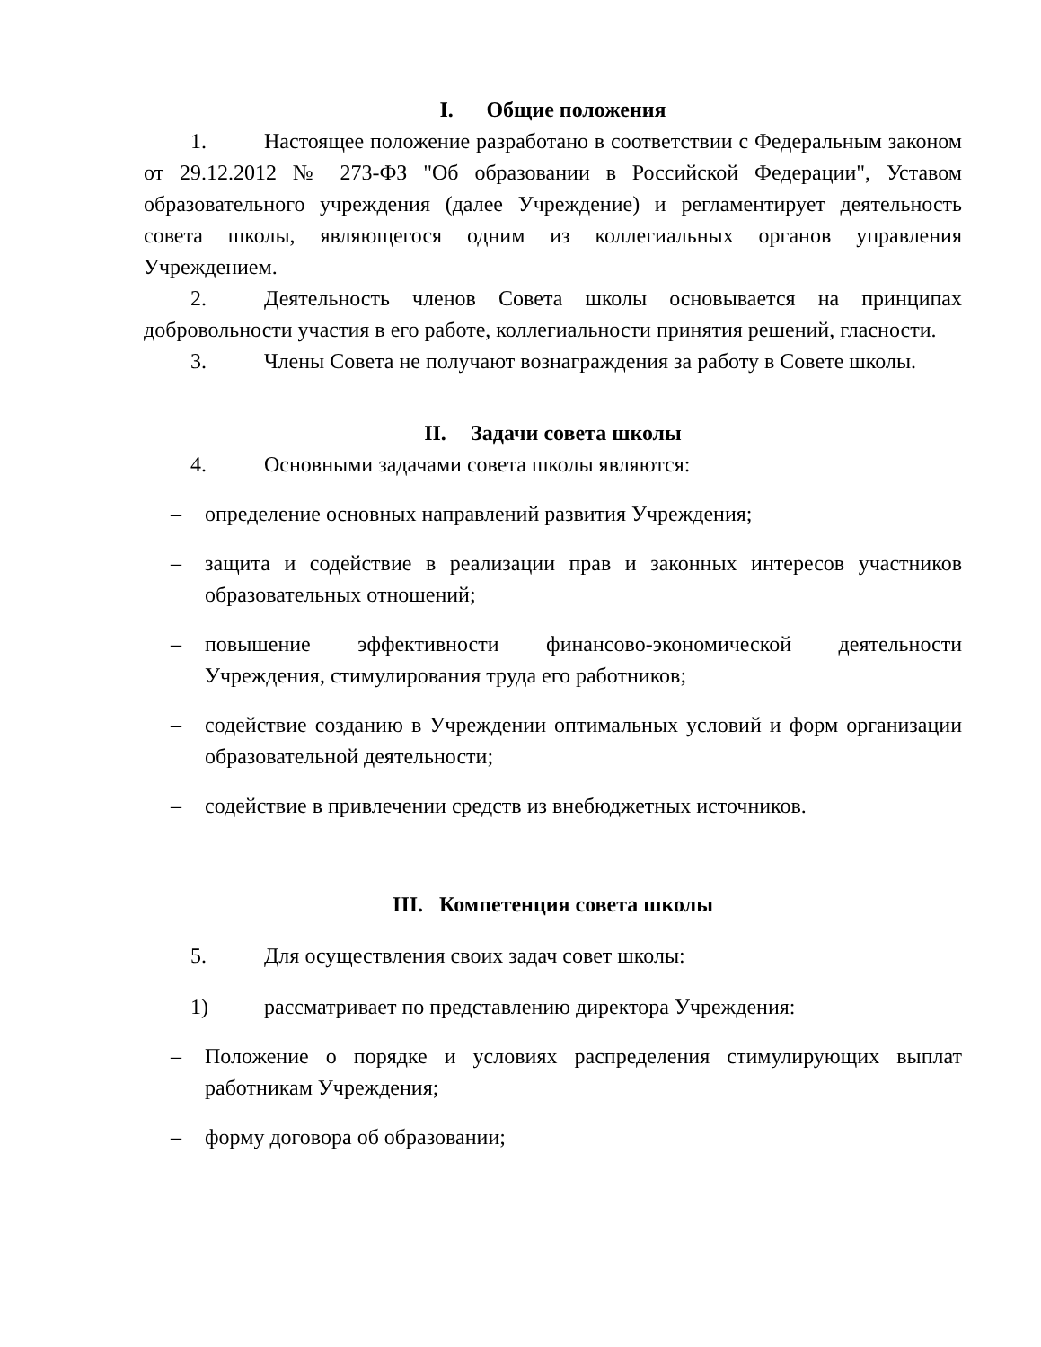I. Общие положения
1. Настоящее положение разработано в соответствии с Федеральным законом от 29.12.2012 № 273-ФЗ "Об образовании в Российской Федерации", Уставом образовательного учреждения (далее Учреждение) и регламентирует деятельность совета школы, являющегося одним из коллегиальных органов управления Учреждением.
2. Деятельность членов Совета школы основывается на принципах добровольности участия в его работе, коллегиальности принятия решений, гласности.
3. Члены Совета не получают вознаграждения за работу в Совете школы.
II. Задачи совета школы
4. Основными задачами совета школы являются:
– определение основных направлений развития Учреждения;
– защита и содействие в реализации прав и законных интересов участников образовательных отношений;
– повышение эффективности финансово-экономической деятельности Учреждения, стимулирования труда его работников;
– содействие созданию в Учреждении оптимальных условий и форм организации образовательной деятельности;
– содействие в привлечении средств из внебюджетных источников.
III. Компетенция совета школы
5. Для осуществления своих задач совет школы:
1) рассматривает по представлению директора Учреждения:
– Положение о порядке и условиях распределения стимулирующих выплат работникам Учреждения;
– форму договора об образовании;